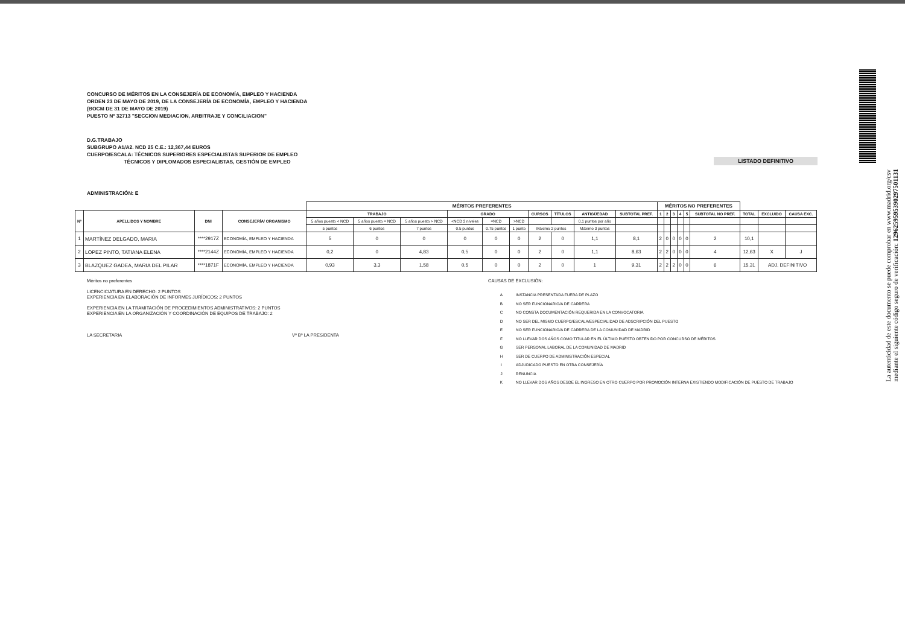La autenticidad de este documento se puede comprobar en www.madrid.org/csv
mediante el siguiente código seguro de verificación: 1296259595390297501131
CONCURSO DE MÉRITOS EN LA CONSEJERÍA DE ECONOMÍA, EMPLEO Y HACIENDA
ORDEN 23 DE MAYO DE 2019, DE LA CONSEJERÍA DE ECONOMÍA, EMPLEO Y HACIENDA
(BOCM DE 31 DE MAYO DE 2019)
PUESTO Nº 32713 "SECCION MEDIACION, ARBITRAJE Y CONCILIACION"
D.G.TRABAJO
SUBGRUPO A1/A2. NCD 25 C.E.: 12,367,44 EUROS
CUERPO/ESCALA: TÉCNICOS SUPERIORES ESPECIALISTAS SUPERIOR DE EMPLEO
TÉCNICOS Y DIPLOMADOS ESPECIALISTAS, GESTIÓN DE EMPLEO
LISTADO DEFINITIVO
ADMINISTRACIÓN: E
| | | | | MÉRITOS PREFERENTES | | | | | | | | | | MÉRITOS NO PREFERENTES | | | | | | | | |
| Nº | APELLIDOS Y NOMBRE | DNI | CONSEJERÍA/ ORGANISMO | TRABAJO | | | GRADO | | | CURSOS | TÍTULOS | ANTIGÜEDAD | SUBTOTAL PREF. | 1 | 2 | 3 | 4 | 5 | SUBTOTAL NO PREF. | TOTAL | EXCLUIDO | CAUSA EXC. |
| | | | | 5 años puesto < NCD | 5 años puesto = NCD | 5 años puesto > NCD | <NCD 2 niveles | =NCD | >NCD | | | 0,1 puntos por año | | | | | | | | | | |
| | | | | 5 puntos | 6 puntos | 7 puntos | 0.5 puntos | 0.75 puntos | 1 punto | Máximo 2 puntos | | Máximo 3 puntos | | | | | | | | | | |
| 1 | MARTÍNEZ DELGADO, MARIA | ****2917Z | ECONOMÍA, EMPLEO Y HACIENDA | 5 | 0 | 0 | 0 | 0 | 0 | 2 | 0 | 1,1 | 8,1 | 2 | 0 | 0 | 0 | 0 | 2 | 10,1 | | |
| 2 | LOPEZ PINTO, TATIANA ELENA | ****2144Z | ECONOMÍA, EMPLEO Y HACIENDA | 0,2 | 0 | 4,83 | 0,5 | 0 | 0 | 2 | 0 | 1,1 | 8,63 | 2 | 2 | 0 | 0 | 0 | 4 | 12,63 | X | J |
| 3 | BLAZQUEZ GADEA, MARIA DEL PILAR | ****1871F | ECONOMÍA, EMPLEO Y HACIENDA | 0,93 | 3,3 | 1,58 | 0,5 | 0 | 0 | 2 | 0 | 1 | 9,31 | 2 | 2 | 2 | 0 | 0 | 6 | 15,31 | ADJ. DEFINITIVO | |
Méritos no preferentes
LICENCICIATURA EN DERECHO: 2 PUNTOS
EXPERIENCIA EN ELABORACIÓN DE INFORMES JURÍDICOS: 2 PUNTOS
EXPERIENCIA EN LA TRAMITACIÓN DE PROCEDIMIENTOS ADMINISTRATIVOS: 2 PUNTOS
EXPERIENCIA EN LA ORGANIZACIÓN Y COORDINACIÓN DE EQUIPOS DE TRABAJO: 2
LA SECRETARIA Vº Bº LA PRESIDENTA
CAUSAS DE EXCLUSIÓN:
| A | INSTANCIA PRESENTADA FUERA DE PLAZO |
| B | NO SER FUNCIONARIO/A DE CARRERA |
| C | NO CONSTA DOCUMENTACIÓN REQUERIDA EN LA CONVOCATORIA |
| D | NO SER DEL MISMO CUERPO/ESCALA/ESPECIALIDAD DE ADSCRIPCIÓN DEL PUESTO |
| E | NO SER FUNCIONARIO/A DE CARRERA DE LA COMUNIDAD DE MADRID |
| F | NO LLEVAR DOS AÑOS COMO TITULAR EN EL ÚLTIMO PUESTO OBTENIDO POR CONCURSO DE MÉRITOS |
| G | SER PERSONAL LABORAL DE LA COMUNIDAD DE MADRID |
| H | SER DE CUERPO DE ADMINISTRACIÓN ESPECIAL |
| I | ADJUDICADO PUESTO EN OTRA CONSEJERÍA |
| J | RENUNCIA |
| K | NO LLEVAR DOS AÑOS DESDE EL INGRESO EN OTRO CUERPO POR PROMOCIÓN INTERNA EXISTIENDO MODIFICACIÓN DE PUESTO DE TRABAJO |